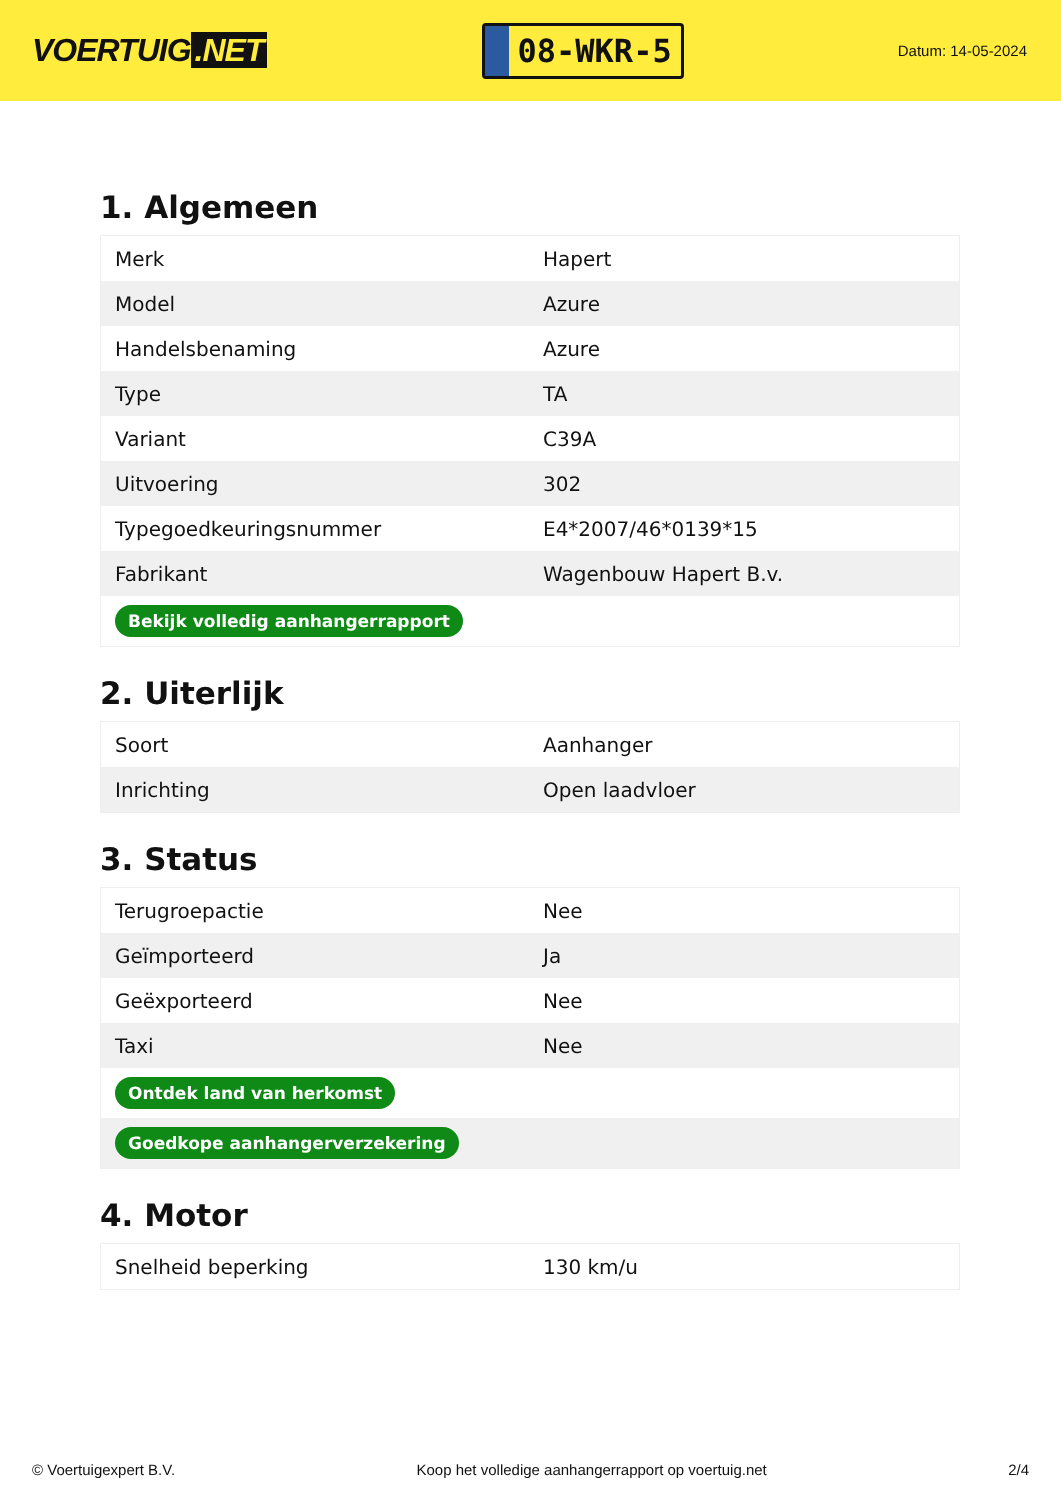VOERTUIG.NET
08-WKR-5
Datum: 14-05-2024
1. Algemeen
| Merk | Hapert |
| Model | Azure |
| Handelsbenaming | Azure |
| Type | TA |
| Variant | C39A |
| Uitvoering | 302 |
| Typegoedkeuringsnummer | E4*2007/46*0139*15 |
| Fabrikant | Wagenbouw Hapert B.v. |
| Bekijk volledig aanhangerrapport | |
2. Uiterlijk
| Soort | Aanhanger |
| Inrichting | Open laadvloer |
3. Status
| Terugroepactie | Nee |
| Geïmporteerd | Ja |
| Geëxporteerd | Nee |
| Taxi | Nee |
| Ontdek land van herkomst | |
| Goedkope aanhangerverzekering | |
4. Motor
| Snelheid beperking | 130 km/u |
© Voertuigexpert B.V. Koop het volledige aanhangerrapport op voertuig.net 2/4